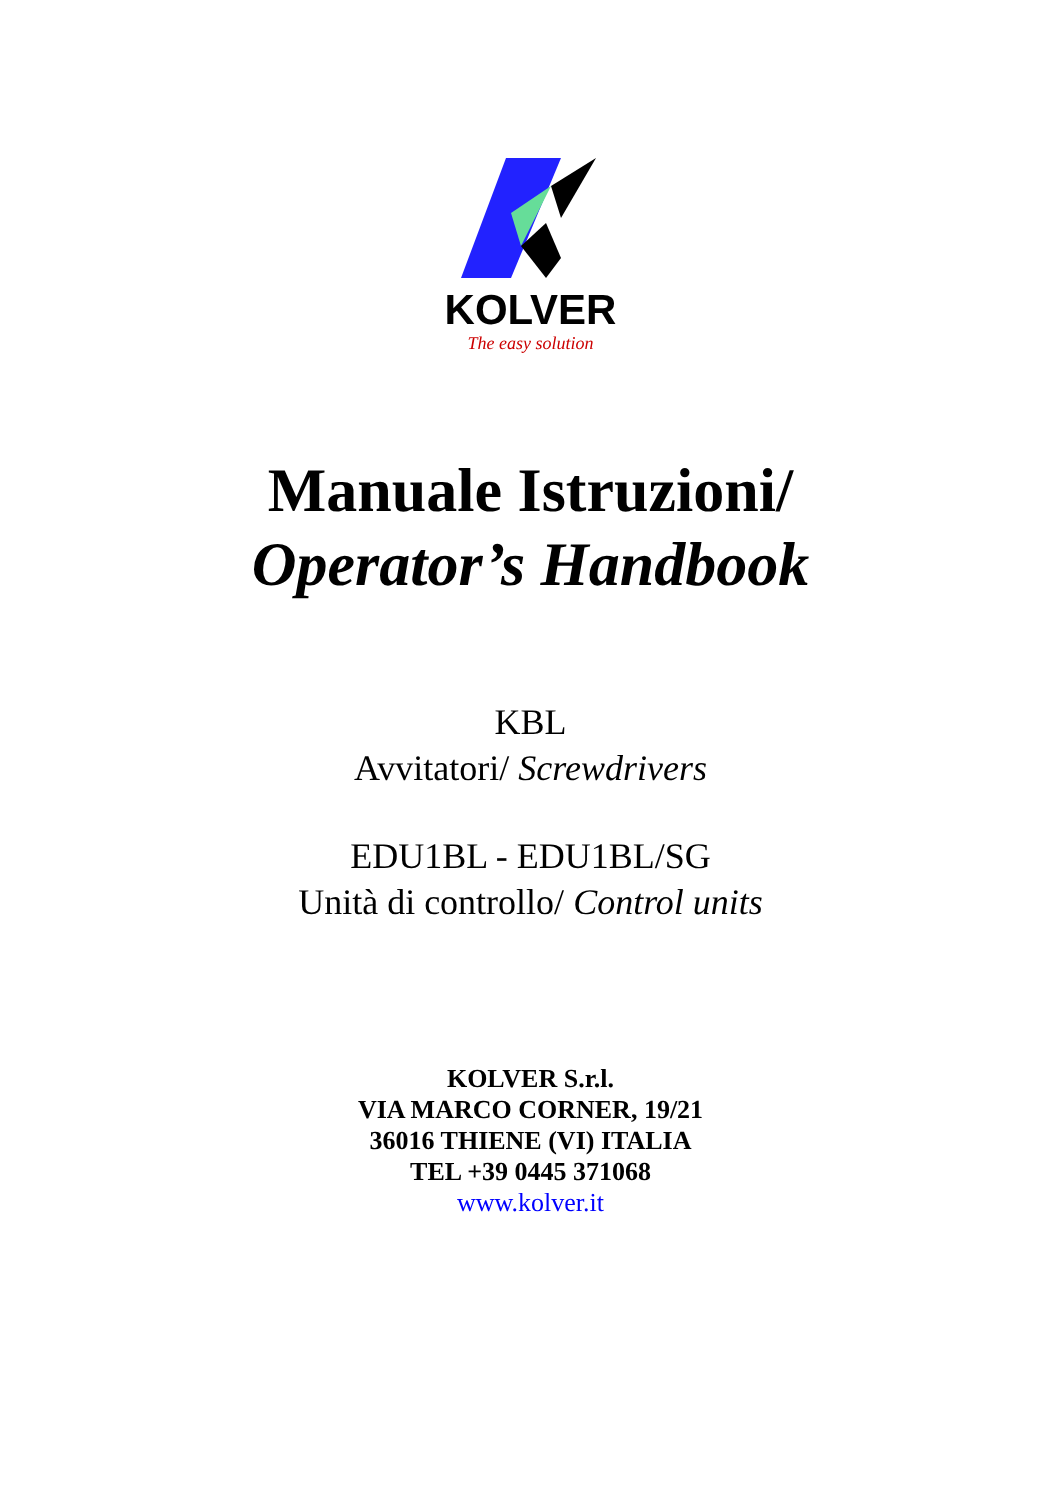KOLVER
The easy solution
Manuale Istruzioni/
Operator’s Handbook
KBL
Avvitatori/ Screwdrivers
EDU1BL - EDU1BL/SG
Unità di controllo/ Control units
KOLVER S.r.l.
VIA MARCO CORNER, 19/21
36016 THIENE (VI) ITALIA
TEL +39 0445 371068
www.kolver.it